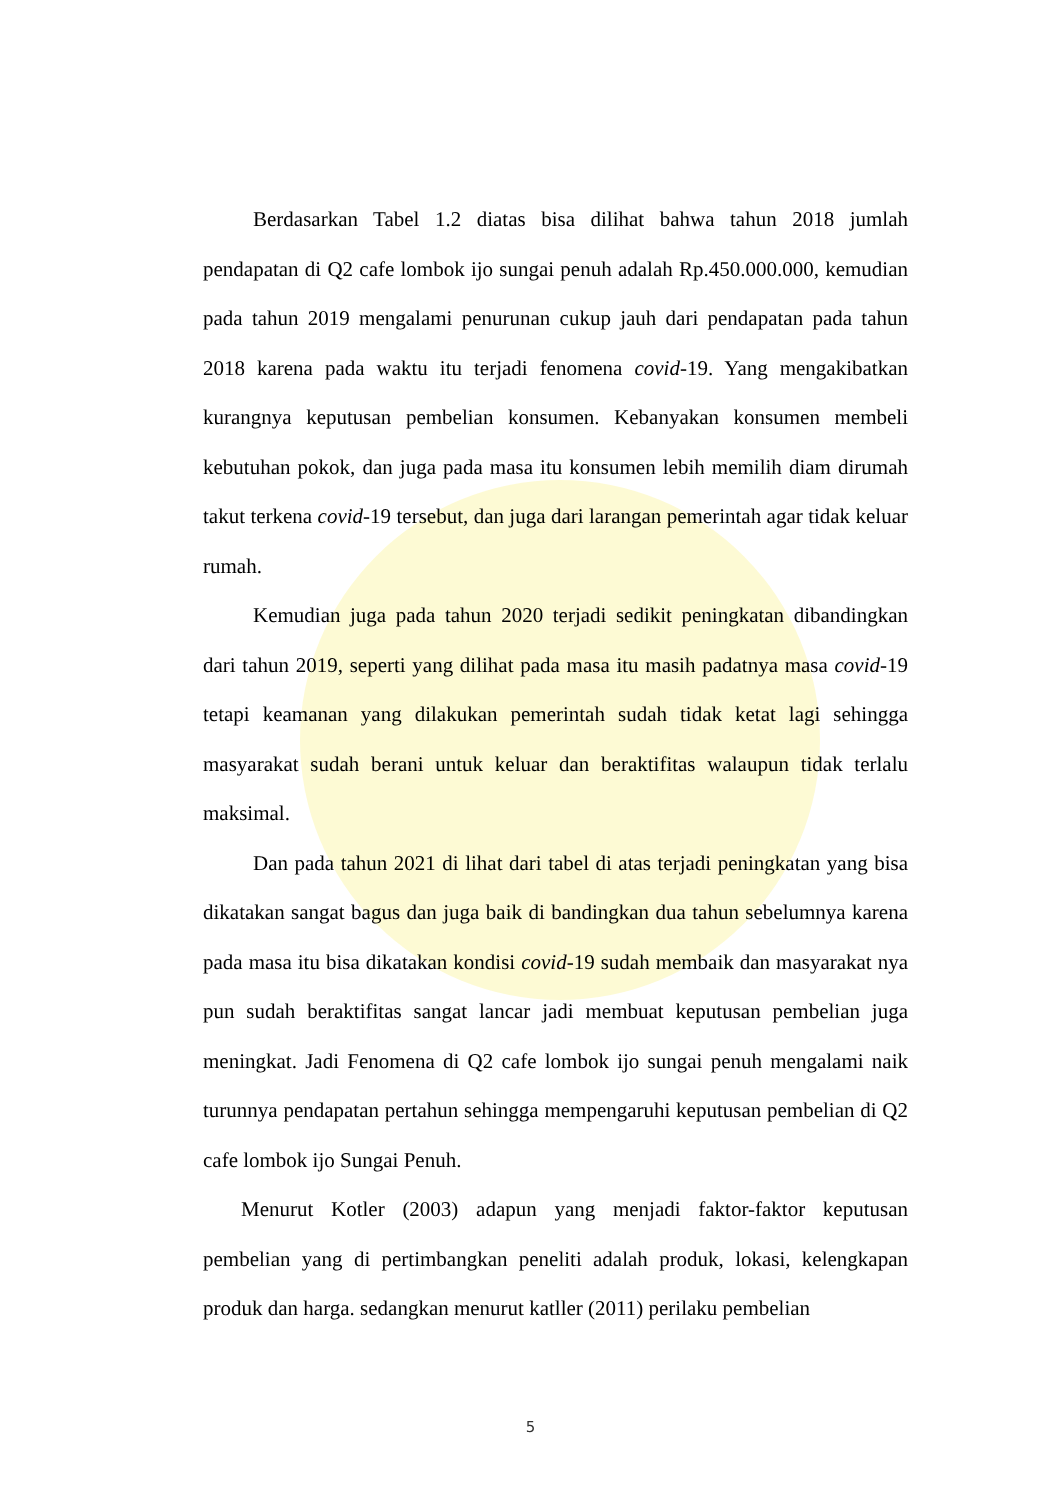Berdasarkan Tabel 1.2 diatas bisa dilihat bahwa tahun 2018 jumlah pendapatan di Q2 cafe lombok ijo sungai penuh adalah Rp.450.000.000, kemudian pada tahun 2019 mengalami penurunan cukup jauh dari pendapatan pada tahun 2018 karena pada waktu itu terjadi fenomena covid-19. Yang mengakibatkan kurangnya keputusan pembelian konsumen. Kebanyakan konsumen membeli kebutuhan pokok, dan juga pada masa itu konsumen lebih memilih diam dirumah takut terkena covid-19 tersebut, dan juga dari larangan pemerintah agar tidak keluar rumah.
Kemudian juga pada tahun 2020 terjadi sedikit peningkatan dibandingkan dari tahun 2019, seperti yang dilihat pada masa itu masih padatnya masa covid-19 tetapi keamanan yang dilakukan pemerintah sudah tidak ketat lagi sehingga masyarakat sudah berani untuk keluar dan beraktifitas walaupun tidak terlalu maksimal.
Dan pada tahun 2021 di lihat dari tabel di atas terjadi peningkatan yang bisa dikatakan sangat bagus dan juga baik di bandingkan dua tahun sebelumnya karena pada masa itu bisa dikatakan kondisi covid-19 sudah membaik dan masyarakat nya pun sudah beraktifitas sangat lancar jadi membuat keputusan pembelian juga meningkat. Jadi Fenomena di Q2 cafe lombok ijo sungai penuh mengalami naik turunnya pendapatan pertahun sehingga mempengaruhi keputusan pembelian di Q2 cafe lombok ijo Sungai Penuh.
Menurut Kotler (2003) adapun yang menjadi faktor-faktor keputusan pembelian yang di pertimbangkan peneliti adalah produk, lokasi, kelengkapan produk dan harga. sedangkan menurut katller (2011) perilaku pembelian
5